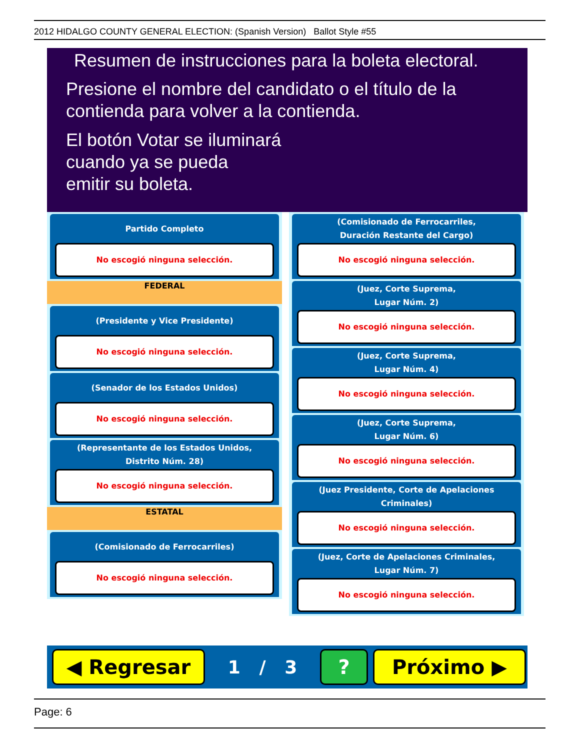2012 HIDALGO COUNTY GENERAL ELECTION: (Spanish Version) Ballot Style #55
Resumen de instrucciones para la boleta electoral.
Presione el nombre del candidato o el título de la
contienda para volver a la contienda.
El botón Votar se iluminará
cuando ya se pueda
emitir su boleta.
Partido Completo
No escogió ninguna selección.
FEDERAL
(Presidente y Vice Presidente)
No escogió ninguna selección.
(Senador de los Estados Unidos)
No escogió ninguna selección.
(Representante de los Estados Unidos,
Distrito Núm. 28)
No escogió ninguna selección.
ESTATAL
(Comisionado de Ferrocarriles)
No escogió ninguna selección.
(Comisionado de Ferrocarriles,
Duración Restante del Cargo)
No escogió ninguna selección.
(Juez, Corte Suprema,
Lugar Núm. 2)
No escogió ninguna selección.
(Juez, Corte Suprema,
Lugar Núm. 4)
No escogió ninguna selección.
(Juez, Corte Suprema,
Lugar Núm. 6)
No escogió ninguna selección.
(Juez Presidente, Corte de Apelaciones Criminales)
No escogió ninguna selección.
(Juez, Corte de Apelaciones Criminales,
Lugar Núm. 7)
No escogió ninguna selección.
◀ Regresar
1 / 3
? Próximo ▶
Page: 6